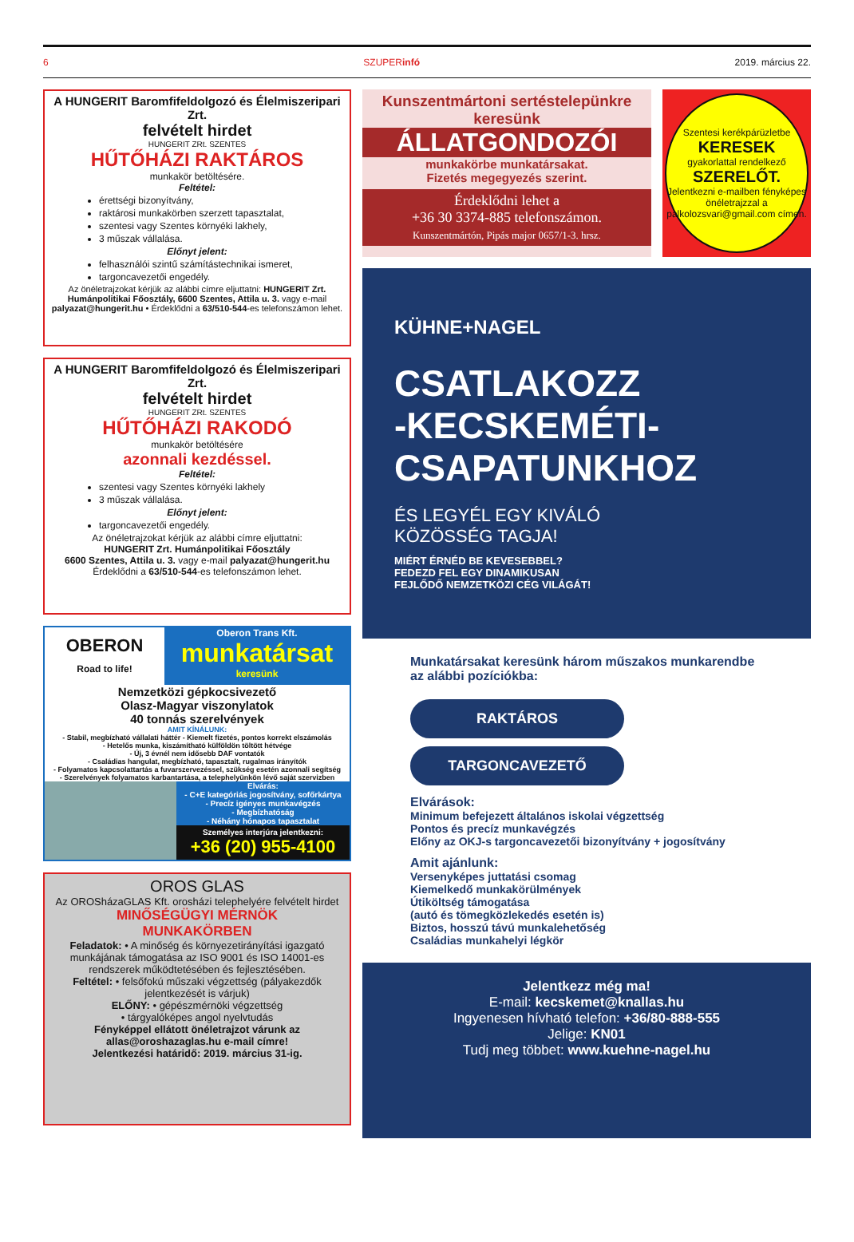6 SZUPERinfó 2019. március 22.
A HUNGERIT Baromfifeldolgozó és Élelmiszeripari Zrt.
felvételt hirdet
HUNGERIT ZRt. SZENTES
HŰTŐHÁZI RAKTÁROS
munkakör betöltésére.
Feltétel:
érettségi bizonyítvány,
raktárosi munkakörben szerzett tapasztalat,
szentesi vagy Szentes környéki lakhely,
3 műszak vállalása.
Előnyt jelent:
felhasználói szintű számítástechnikai ismeret,
targoncavezetői engedély.
Az önéletrajzokat kérjük az alábbi címre eljuttatni: HUNGERIT Zrt. Humánpolitikai Főosztály, 6600 Szentes, Attila u. 3. vagy e-mail palyazat@hungerit.hu • Érdeklődni a 63/510-544-es telefonszámon lehet.
A HUNGERIT Baromfifeldolgozó és Élelmiszeripari Zrt.
felvételt hirdet
HUNGERIT ZRt. SZENTES
HŰTŐHÁZI RAKODÓ
munkakör betöltésére
azonnali kezdéssel.
Feltétel:
szentesi vagy Szentes környéki lakhely
3 műszak vállalása.
Előnyt jelent:
targoncavezetői engedély.
Az önéletrajzokat kérjük az alábbi címre eljuttatni:
HUNGERIT Zrt. Humánpolitikai Főosztály
6600 Szentes, Attila u. 3. vagy e-mail palyazat@hungerit.hu
Érdeklődni a 63/510-544-es telefonszámon lehet.
OBERON
Road to life!
Oberon Trans Kft.
munkatársat
keresünk
Nemzetközi gépkocsivezető
Olasz-Magyar viszonylatok
40 tonnás szerelvények
AMIT KÍNÁLUNK:
- Stabil, megbízható vállalati háttér - Kiemelt fizetés, pontos korrekt elszámolás
- Hetelős munka, kiszámítható külföldön töltött hétvége
- Új, 3 évnél nem idősebb DAF vontatók
- Családias hangulat, megbízható, tapasztalt, rugalmas irányítók
- Folyamatos kapcsolattartás a fuvarszervezéssel, szükség esetén azonnali segítség
- Szerelvények folyamatos karbantartása, a telephelyünkön lévő saját szervizben
Elvárás:
- C+E kategóriás jogosítvány, sofőrkártya
- Precíz igényes munkavégzés
- Megbízhatóság
- Néhány hónapos tapasztalat
Személyes interjúra jelentkezni:
+36 (20) 955-4100
OROS GLAS
Az OROSházaGLAS Kft. orosházi telephelyére felvételt hirdet
MINŐSÉGÜGYI MÉRNÖK
MUNKAKÖRBEN
Feladatok: • A minőség és környezetirányítási igazgató munkájának támogatása az ISO 9001 és ISO 14001-es rendszerek működtetésében és fejlesztésében.
Feltétel: • felsőfokú műszaki végzettség (pályakezdők jelentkezését is várjuk)
ELŐNY: • gépészmérnöki végzettség
• tárgyalóképes angol nyelvtudás
Fényképpel ellátott önéletrajzot várunk az allas@oroshazaglas.hu e-mail címre!
Jelentkezési határidő: 2019. március 31-ig.
Kunszentmártoni sertéstelepünkre keresünk
ÁLLATGONDOZÓI
munkakörbe munkatársakat.
Fizetés megegyezés szerint.
Érdeklődni lehet a
+36 30 3374-885 telefonszámon.
Kunszentmártón, Pipás major 0657/1-3. hrsz.
Szentesi kerékpárüzletbe
KERESEK
gyakorlattal rendelkező
SZERELŐT.
Jelentkezni e-mailben fényképes önéletrajzzal a palkolozsvari@gmail.com címen.
KÜHNE+NAGEL
CSATLAKOZZ
-KECSKEMÉTI-
CSAPATUNKHOZ
ÉS LEGYÉL EGY KIVÁLÓ
KÖZÖSSÉG TAGJA!
MIÉRT ÉRNÉD BE KEVESEBBEL?
FEDEZD FEL EGY DINAMIKUSAN
FEJLŐDŐ NEMZETKÖZI CÉG VILÁGÁT!
Munkatársakat keresünk három műszakos munkarendbe az alábbi pozíciókba:
RAKTÁROS
TARGONCAVEZETŐ
Elvárások:
Minimum befejezett általános iskolai végzettség
Pontos és precíz munkavégzés
Előny az OKJ-s targoncavezetői bizonyítvány + jogosítvány
Amit ajánlunk:
Versenyképes juttatási csomag
Kiemelkedő munkakörülmények
Útiköltség támogatása
(autó és tömegközlekedés esetén is)
Biztos, hosszú távú munkalehetőség
Családias munkahelyi légkör
Jelentkezz még ma!
E-mail: kecskemet@knallas.hu
Ingyenesen hívható telefon: +36/80-888-555
Jelige: KN01
Tudj meg többet: www.kuehne-nagel.hu